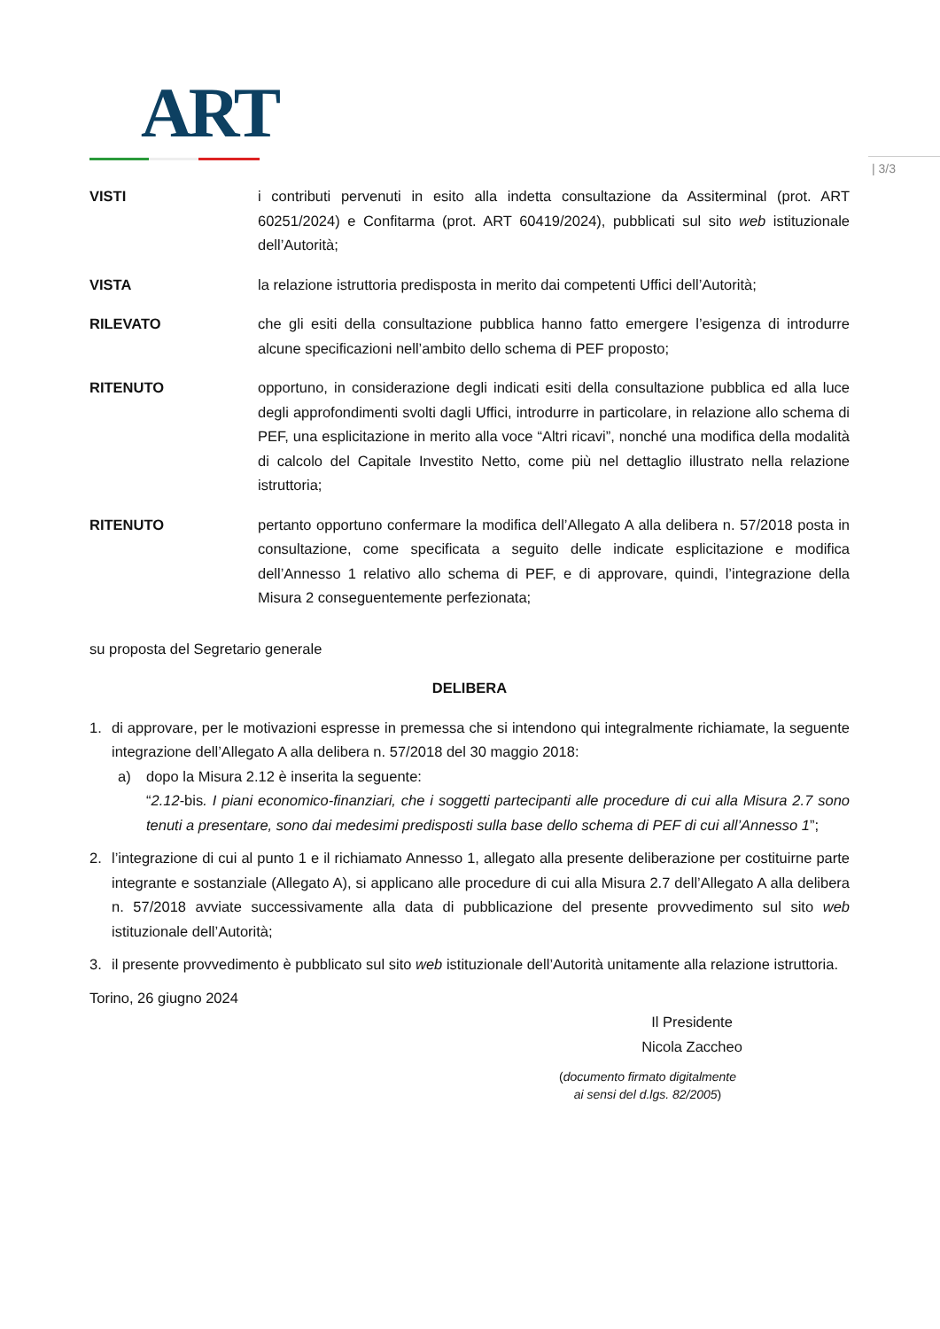ART
| 3/3
VISTI i contributi pervenuti in esito alla indetta consultazione da Assiterminal (prot. ART 60251/2024) e Confitarma (prot. ART 60419/2024), pubblicati sul sito web istituzionale dell’Autorità;
VISTA la relazione istruttoria predisposta in merito dai competenti Uffici dell’Autorità;
RILEVATO che gli esiti della consultazione pubblica hanno fatto emergere l’esigenza di introdurre alcune specificazioni nell’ambito dello schema di PEF proposto;
RITENUTO opportuno, in considerazione degli indicati esiti della consultazione pubblica ed alla luce degli approfondimenti svolti dagli Uffici, introdurre in particolare, in relazione allo schema di PEF, una esplicitazione in merito alla voce “Altri ricavi”, nonché una modifica della modalità di calcolo del Capitale Investito Netto, come più nel dettaglio illustrato nella relazione istruttoria;
RITENUTO pertanto opportuno confermare la modifica dell’Allegato A alla delibera n. 57/2018 posta in consultazione, come specificata a seguito delle indicate esplicitazione e modifica dell’Annesso 1 relativo allo schema di PEF, e di approvare, quindi, l’integrazione della Misura 2 conseguentemente perfezionata;
su proposta del Segretario generale
DELIBERA
1. di approvare, per le motivazioni espresse in premessa che si intendono qui integralmente richiamate, la seguente integrazione dell’Allegato A alla delibera n. 57/2018 del 30 maggio 2018:
a) dopo la Misura 2.12 è inserita la seguente:
“2.12-bis. I piani economico-finanziari, che i soggetti partecipanti alle procedure di cui alla Misura 2.7 sono tenuti a presentare, sono dai medesimi predisposti sulla base dello schema di PEF di cui all’Annesso 1”;
2. l’integrazione di cui al punto 1 e il richiamato Annesso 1, allegato alla presente deliberazione per costituirne parte integrante e sostanziale (Allegato A), si applicano alle procedure di cui alla Misura 2.7 dell’Allegato A alla delibera n. 57/2018 avviate successivamente alla data di pubblicazione del presente provvedimento sul sito web istituzionale dell’Autorità;
3. il presente provvedimento è pubblicato sul sito web istituzionale dell’Autorità unitamente alla relazione istruttoria.
Torino, 26 giugno 2024
Il Presidente
Nicola Zaccheo
(documento firmato digitalmente
ai sensi del d.lgs. 82/2005)